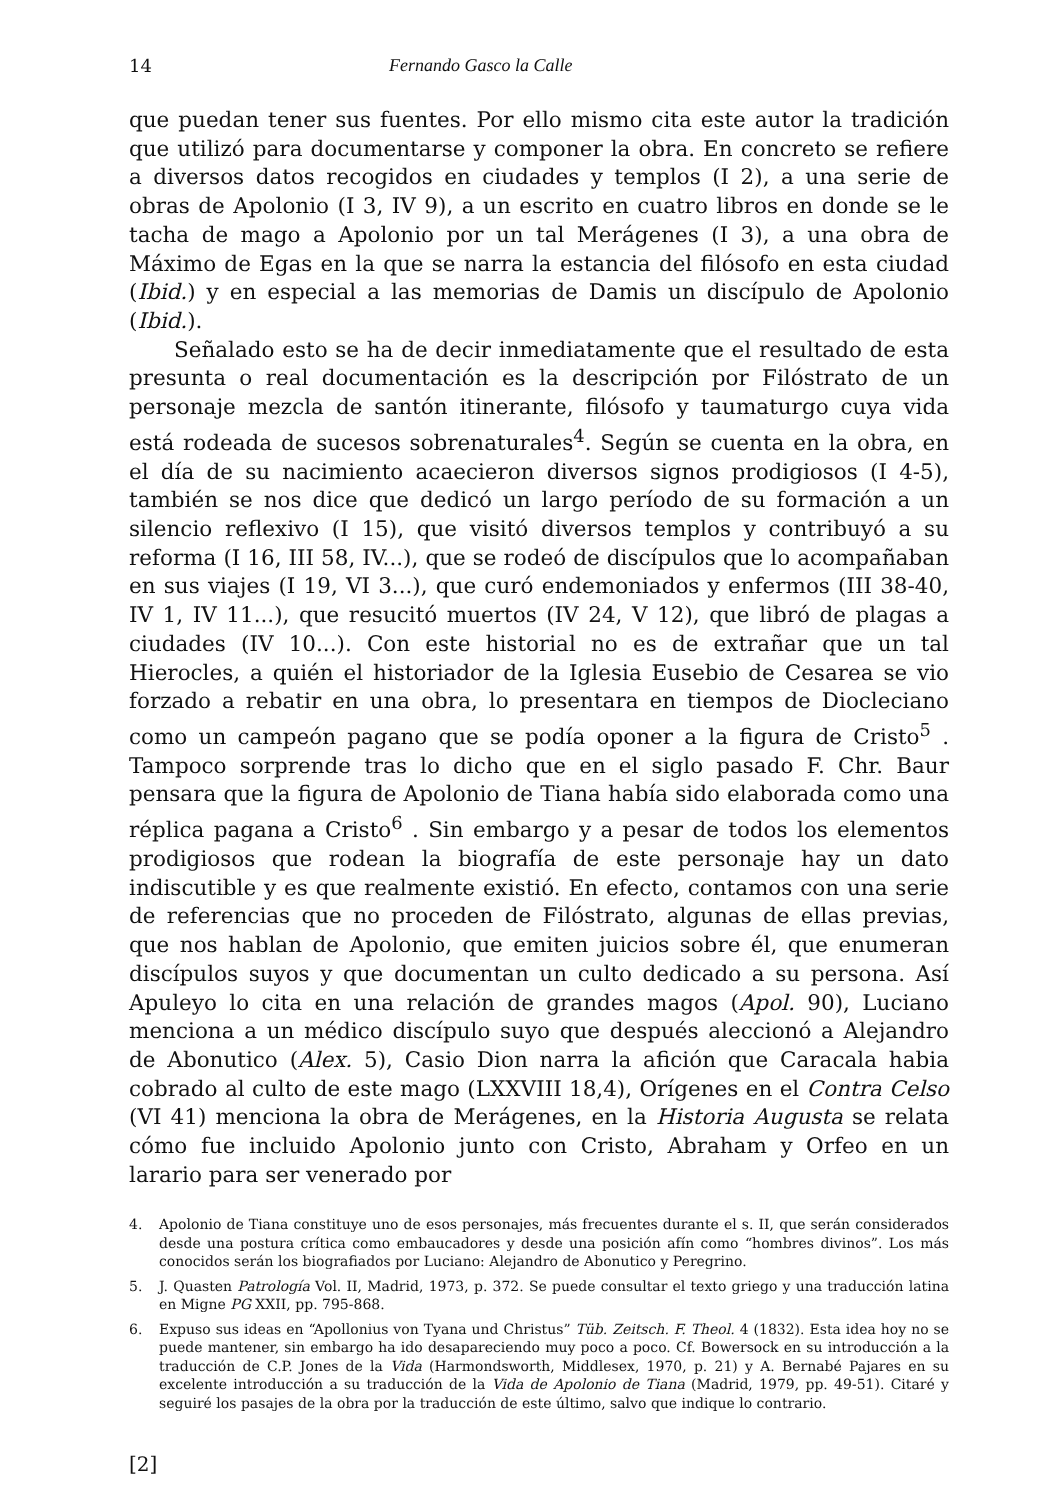14 Fernando Gasco la Calle
que puedan tener sus fuentes. Por ello mismo cita este autor la tradición que utilizó para documentarse y componer la obra. En concreto se refiere a diversos datos recogidos en ciudades y templos (I 2), a una serie de obras de Apolonio (I 3, IV 9), a un escrito en cuatro libros en donde se le tacha de mago a Apolonio por un tal Merágenes (I 3), a una obra de Máximo de Egas en la que se narra la estancia del filósofo en esta ciudad (Ibid.) y en especial a las memorias de Damis un discípulo de Apolonio (Ibid.).
Señalado esto se ha de decir inmediatamente que el resultado de esta presunta o real documentación es la descripción por Filóstrato de un personaje mezcla de santón itinerante, filósofo y taumaturgo cuya vida está rodeada de sucesos sobrenaturales<sup>4</sup>. Según se cuenta en la obra, en el día de su nacimiento acaecieron diversos signos prodigiosos (I 4-5), también se nos dice que dedicó un largo período de su formación a un silencio reflexivo (I 15), que visitó diversos templos y contribuyó a su reforma (I 16, III 58, IV...), que se rodeó de discípulos que lo acompañaban en sus viajes (I 19, VI 3...), que curó endemoniados y enfermos (III 38-40, IV 1, IV 11...), que resucitó muertos (IV 24, V 12), que libró de plagas a ciudades (IV 10...). Con este historial no es de extrañar que un tal Hierocles, a quién el historiador de la Iglesia Eusebio de Cesarea se vio forzado a rebatir en una obra, lo presentara en tiempos de Diocleciano como un campeón pagano que se podía oponer a la figura de Cristo<sup>5</sup> . Tampoco sorprende tras lo dicho que en el siglo pasado F. Chr. Baur pensara que la figura de Apolonio de Tiana había sido elaborada como una réplica pagana a Cristo<sup>6</sup> . Sin embargo y a pesar de todos los elementos prodigiosos que rodean la biografía de este personaje hay un dato indiscutible y es que realmente existió. En efecto, contamos con una serie de referencias que no proceden de Filóstrato, algunas de ellas previas, que nos hablan de Apolonio, que emiten juicios sobre él, que enumeran discípulos suyos y que documentan un culto dedicado a su persona. Así Apuleyo lo cita en una relación de grandes magos (Apol. 90), Luciano menciona a un médico discípulo suyo que después aleccionó a Alejandro de Abonutico (Alex. 5), Casio Dion narra la afición que Caracala habia cobrado al culto de este mago (LXXVIII 18,4), Orígenes en el Contra Celso (VI 41) menciona la obra de Merágenes, en la Historia Augusta se relata cómo fue incluido Apolonio junto con Cristo, Abraham y Orfeo en un larario para ser venerado por
4. Apolonio de Tiana constituye uno de esos personajes, más frecuentes durante el s. II, que serán considerados desde una postura crítica como embaucadores y desde una posición afín como “hombres divinos”. Los más conocidos serán los biografiados por Luciano: Alejandro de Abonutico y Peregrino.
5. J. Quasten Patrología Vol. II, Madrid, 1973, p. 372. Se puede consultar el texto griego y una traducción latina en Migne PG XXII, pp. 795-868.
6. Expuso sus ideas en “Apollonius von Tyana und Christus” Tüb. Zeitsch. F. Theol. 4 (1832). Esta idea hoy no se puede mantener, sin embargo ha ido desapareciendo muy poco a poco. Cf. Bowersock en su introducción a la traducción de C.P. Jones de la Vida (Harmondsworth, Middlesex, 1970, p. 21) y A. Bernabé Pajares en su excelente introducción a su traducción de la Vida de Apolonio de Tiana (Madrid, 1979, pp. 49-51). Citaré y seguiré los pasajes de la obra por la traducción de este último, salvo que indique lo contrario.
[2]